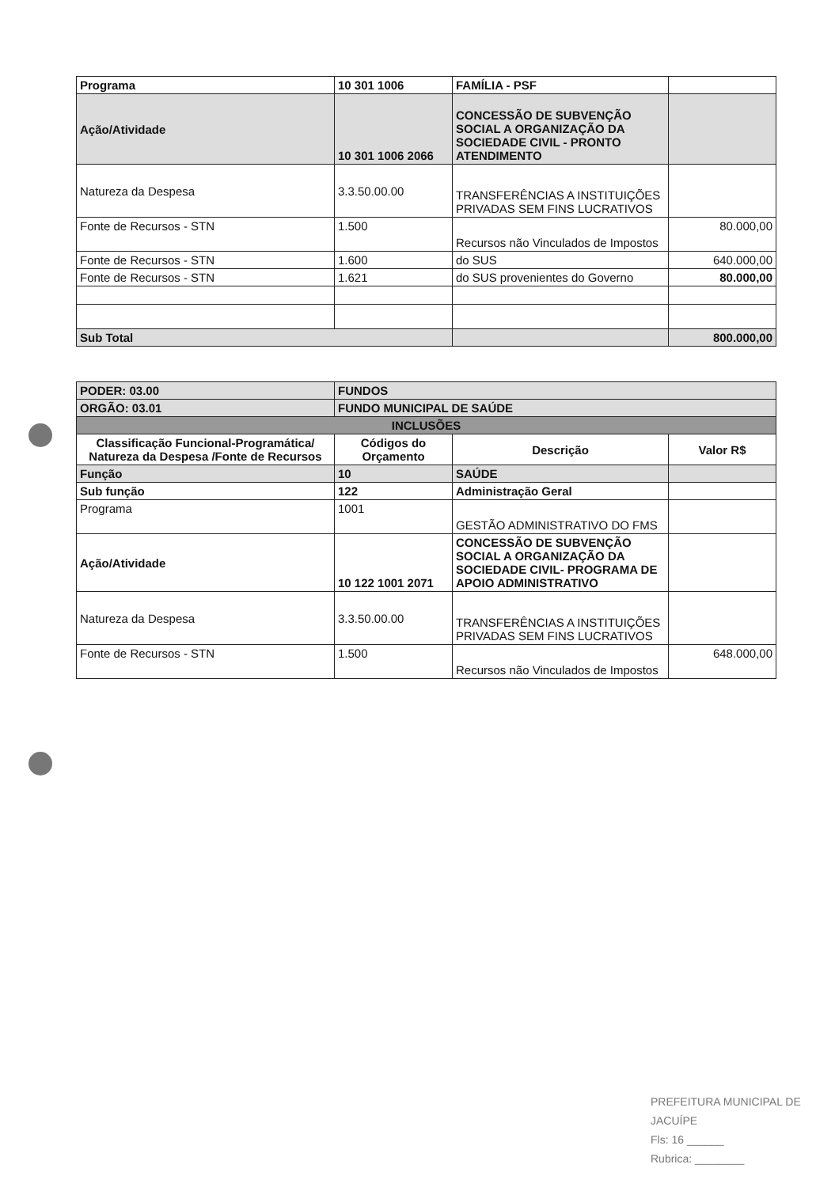| Programa | 10 301 1006 | FAMÍLIA - PSF | |
| Ação/Atividade | 10 301 1006 2066 | CONCESSÃO DE SUBVENÇÃO SOCIAL A ORGANIZAÇÃO DA SOCIEDADE CIVIL - PRONTO ATENDIMENTO | |
| Natureza da Despesa | 3.3.50.00.00 | TRANSFERÊNCIAS A INSTITUIÇÕES PRIVADAS SEM FINS LUCRATIVOS | |
| Fonte de Recursos - STN | 1.500 | Recursos não Vinculados de Impostos | 80.000,00 |
| Fonte de Recursos - STN | 1.600 | do SUS | 640.000,00 |
| Fonte de Recursos - STN | 1.621 | do SUS provenientes do Governo | 80.000,00 |
| Sub Total | | | 800.000,00 |
| PODER: 03.00 | FUNDOS | | |
| ORGÃO: 03.01 | FUNDO MUNICIPAL DE SAÚDE | | |
| INCLUSÕES | | | |
| Classificação Funcional-Programática/ Natureza da Despesa /Fonte de Recursos | Códigos do Orçamento | Descrição | Valor R$ |
| Função | 10 | SAÚDE | |
| Sub função | 122 | Administração Geral | |
| Programa | 1001 | GESTÃO ADMINISTRATIVO DO FMS | |
| Ação/Atividade | 10 122 1001 2071 | CONCESSÃO DE SUBVENÇÃO SOCIAL A ORGANIZAÇÃO DA SOCIEDADE CIVIL- PROGRAMA DE APOIO ADMINISTRATIVO | |
| Natureza da Despesa | 3.3.50.00.00 | TRANSFERÊNCIAS A INSTITUIÇÕES PRIVADAS SEM FINS LUCRATIVOS | |
| Fonte de Recursos - STN | 1.500 | Recursos não Vinculados de Impostos | 648.000,00 |
PREFEITURA MUNICIPAL DE JACUÍPE
Fls: 16 ______
Rubrica: ________